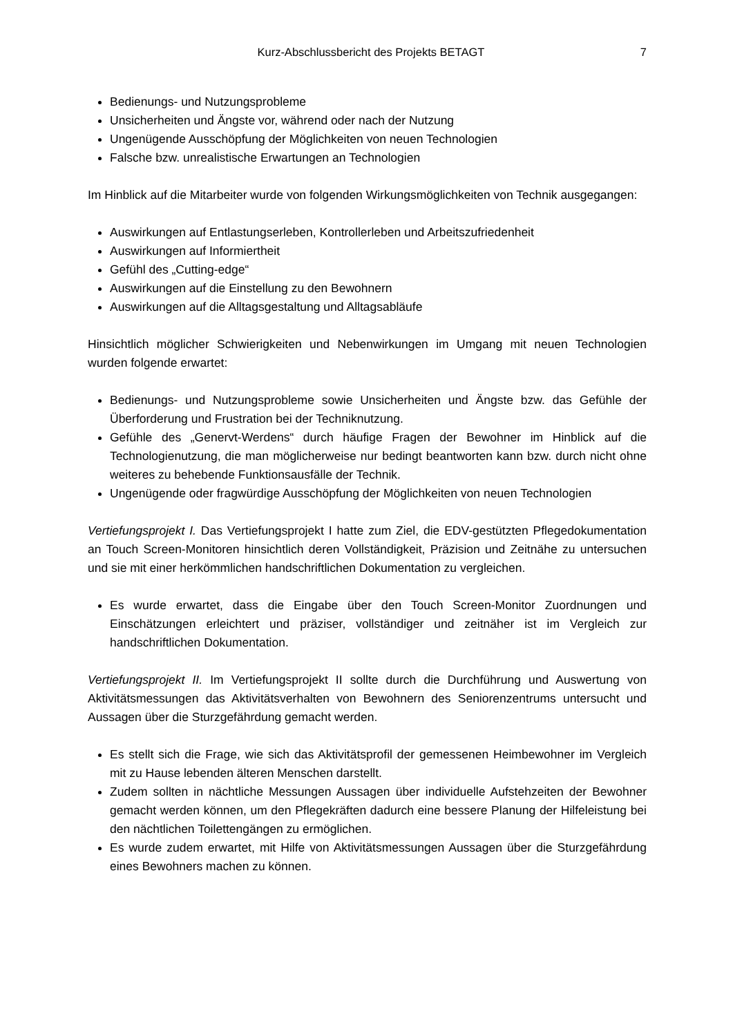Kurz-Abschlussbericht des Projekts BETAGT 7
Bedienungs- und Nutzungsprobleme
Unsicherheiten und Ängste vor, während oder nach der Nutzung
Ungenügende Ausschöpfung der Möglichkeiten von neuen Technologien
Falsche bzw. unrealistische Erwartungen an Technologien
Im Hinblick auf die Mitarbeiter wurde von folgenden Wirkungsmöglichkeiten von Technik ausgegangen:
Auswirkungen auf Entlastungserleben, Kontrollerleben und Arbeitszufriedenheit
Auswirkungen auf Informiertheit
Gefühl des „Cutting-edge“
Auswirkungen auf die Einstellung zu den Bewohnern
Auswirkungen auf die Alltagsgestaltung und Alltagsabläufe
Hinsichtlich möglicher Schwierigkeiten und Nebenwirkungen im Umgang mit neuen Technologien wurden folgende erwartet:
Bedienungs- und Nutzungsprobleme sowie Unsicherheiten und Ängste bzw. das Gefühle der Überforderung und Frustration bei der Techniknutzung.
Gefühle des „Genervt-Werdens“ durch häufige Fragen der Bewohner im Hinblick auf die Technologienutzung, die man möglicherweise nur bedingt beantworten kann bzw. durch nicht ohne weiteres zu behebende Funktionsausfälle der Technik.
Ungenügende oder fragwürdige Ausschöpfung der Möglichkeiten von neuen Technologien
Vertiefungsprojekt I. Das Vertiefungsprojekt I hatte zum Ziel, die EDV-gestützten Pflegedokumentation an Touch Screen-Monitoren hinsichtlich deren Vollständigkeit, Präzision und Zeitnähe zu untersuchen und sie mit einer herkömmlichen handschriftlichen Dokumentation zu vergleichen.
Es wurde erwartet, dass die Eingabe über den Touch Screen-Monitor Zuordnungen und Einschätzungen erleichtert und präziser, vollständiger und zeitnäher ist im Vergleich zur handschriftlichen Dokumentation.
Vertiefungsprojekt II. Im Vertiefungsprojekt II sollte durch die Durchführung und Auswertung von Aktivitätsmessungen das Aktivitätsverhalten von Bewohnern des Seniorenzentrums untersucht und Aussagen über die Sturzgefährdung gemacht werden.
Es stellt sich die Frage, wie sich das Aktivitätsprofil der gemessenen Heimbewohner im Vergleich mit zu Hause lebenden älteren Menschen darstellt.
Zudem sollten in nächtliche Messungen Aussagen über individuelle Aufstehzeiten der Bewohner gemacht werden können, um den Pflegekräften dadurch eine bessere Planung der Hilfeleistung bei den nächtlichen Toilettengängen zu ermöglichen.
Es wurde zudem erwartet, mit Hilfe von Aktivitätsmessungen Aussagen über die Sturzgefährdung eines Bewohners machen zu können.